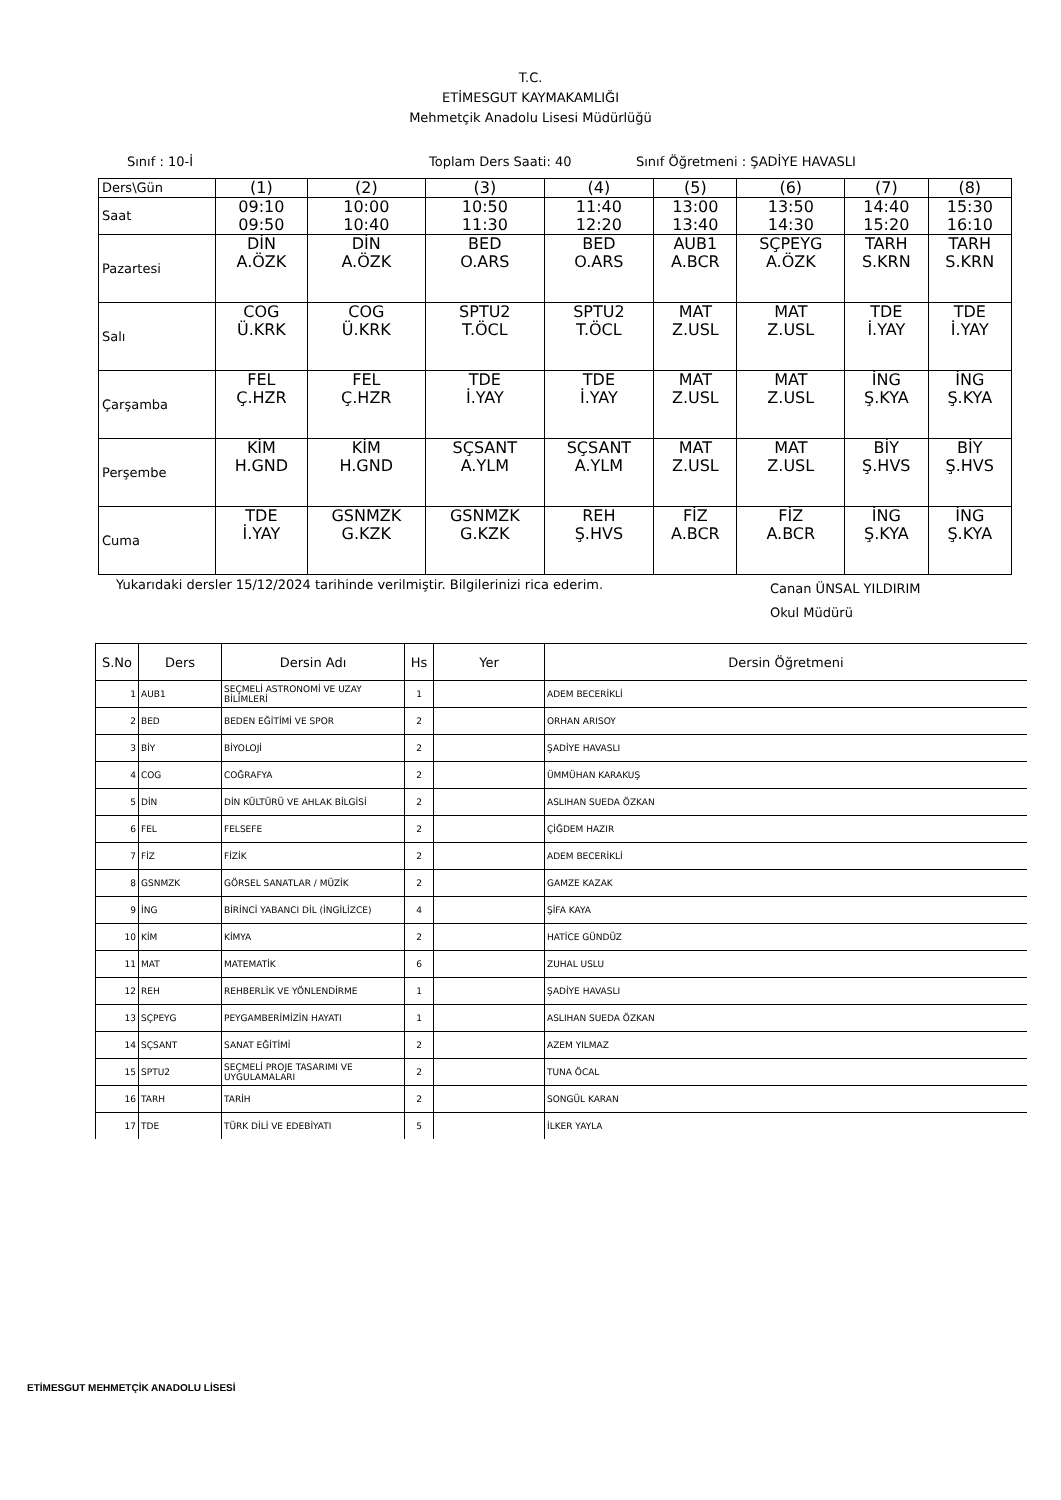T.C.
ETİMESGUT KAYMAKAMLIĞI
Mehmetçik Anadolu Lisesi Müdürlüğü
Sınıf : 10-İ Toplam Ders Saati: 40 Sınıf Öğretmeni : ŞADİYE HAVASLI
| Ders\Gün | (1) | (2) | (3) | (4) | (5) | (6) | (7) | (8) |
| Saat | 09:10 09:50 | 10:00 10:40 | 10:50 11:30 | 11:40 12:20 | 13:00 13:40 | 13:50 14:30 | 14:40 15:20 | 15:30 16:10 |
| Pazartesi | DİN A.ÖZK | DİN A.ÖZK | BED O.ARS | BED O.ARS | AUB1 A.BCR | SÇPEYG A.ÖZK | TARH S.KRN | TARH S.KRN |
| Salı | COG Ü.KRK | COG Ü.KRK | SPTU2 T.ÖCL | SPTU2 T.ÖCL | MAT Z.USL | MAT Z.USL | TDE İ.YAY | TDE İ.YAY |
| Çarşamba | FEL Ç.HZR | FEL Ç.HZR | TDE İ.YAY | TDE İ.YAY | MAT Z.USL | MAT Z.USL | İNG Ş.KYA | İNG Ş.KYA |
| Perşembe | KİM H.GND | KİM H.GND | SÇSANT A.YLM | SÇSANT A.YLM | MAT Z.USL | MAT Z.USL | BİY Ş.HVS | BİY Ş.HVS |
| Cuma | TDE İ.YAY | GSNMZK G.KZK | GSNMZK G.KZK | REH Ş.HVS | FİZ A.BCR | FİZ A.BCR | İNG Ş.KYA | İNG Ş.KYA |
Yukarıdaki dersler 15/12/2024 tarihinde verilmiştir. Bilgilerinizi rica ederim. Canan ÜNSAL YILDIRIM
Okul Müdürü
| S.No | Ders | Dersin Adı | Hs | Yer | Dersin Öğretmeni |
| --- | --- | --- | --- | --- | --- |
| 1 | AUB1 | SEÇMELİ ASTRONOMİ VE UZAY BİLİMLERİ | 1 | | ADEM BECERİKLİ |
| 2 | BED | BEDEN EĞİTİMİ VE SPOR | 2 | | ORHAN ARISOY |
| 3 | BİY | BİYOLOJİ | 2 | | ŞADİYE HAVASLI |
| 4 | COG | COĞRAFYA | 2 | | ÜMMÜHAN KARAKUŞ |
| 5 | DİN | DİN KÜLTÜRÜ VE AHLAK BİLGİSİ | 2 | | ASLIHAN SUEDA ÖZKAN |
| 6 | FEL | FELSEFE | 2 | | ÇİĞDEM HAZIR |
| 7 | FİZ | FİZİK | 2 | | ADEM BECERİKLİ |
| 8 | GSNMZK | GÖRSEL SANATLAR / MÜZİK | 2 | | GAMZE KAZAK |
| 9 | İNG | BİRİNCİ YABANCI DİL (İNGİLİZCE) | 4 | | ŞİFA KAYA |
| 10 | KİM | KİMYA | 2 | | HATİCE GÜNDÜZ |
| 11 | MAT | MATEMATİK | 6 | | ZUHAL USLU |
| 12 | REH | REHBERLİK VE YÖNLENDİRME | 1 | | ŞADİYE HAVASLI |
| 13 | SÇPEYG | PEYGAMBERİMİZİN HAYATI | 1 | | ASLIHAN SUEDA ÖZKAN |
| 14 | SÇSANT | SANAT EĞİTİMİ | 2 | | AZEM YILMAZ |
| 15 | SPTU2 | SEÇMELİ PROJE TASARIMI VE UYGULAMALARI | 2 | | TUNA ÖCAL |
| 16 | TARH | TARİH | 2 | | SONGÜL KARAN |
| 17 | TDE | TÜRK DİLİ VE EDEBİYATI | 5 | | İLKER YAYLA |
ETİMESGUT MEHMETÇİK ANADOLU LİSESİ